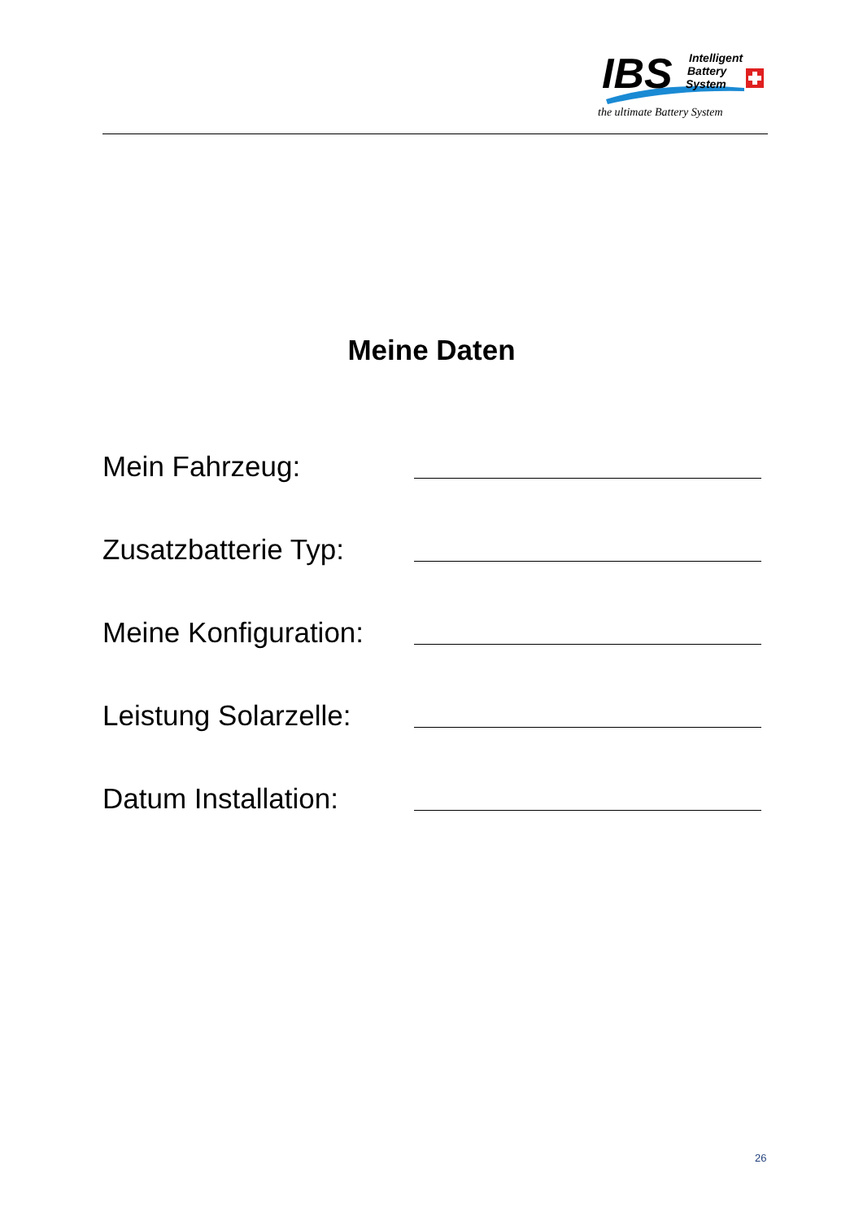IBS
Intelligent
Battery
System
the ultimate Battery System
Meine Daten
Mein Fahrzeug:
Zusatzbatterie Typ:
Meine Konfiguration:
Leistung Solarzelle:
Datum Installation:
26